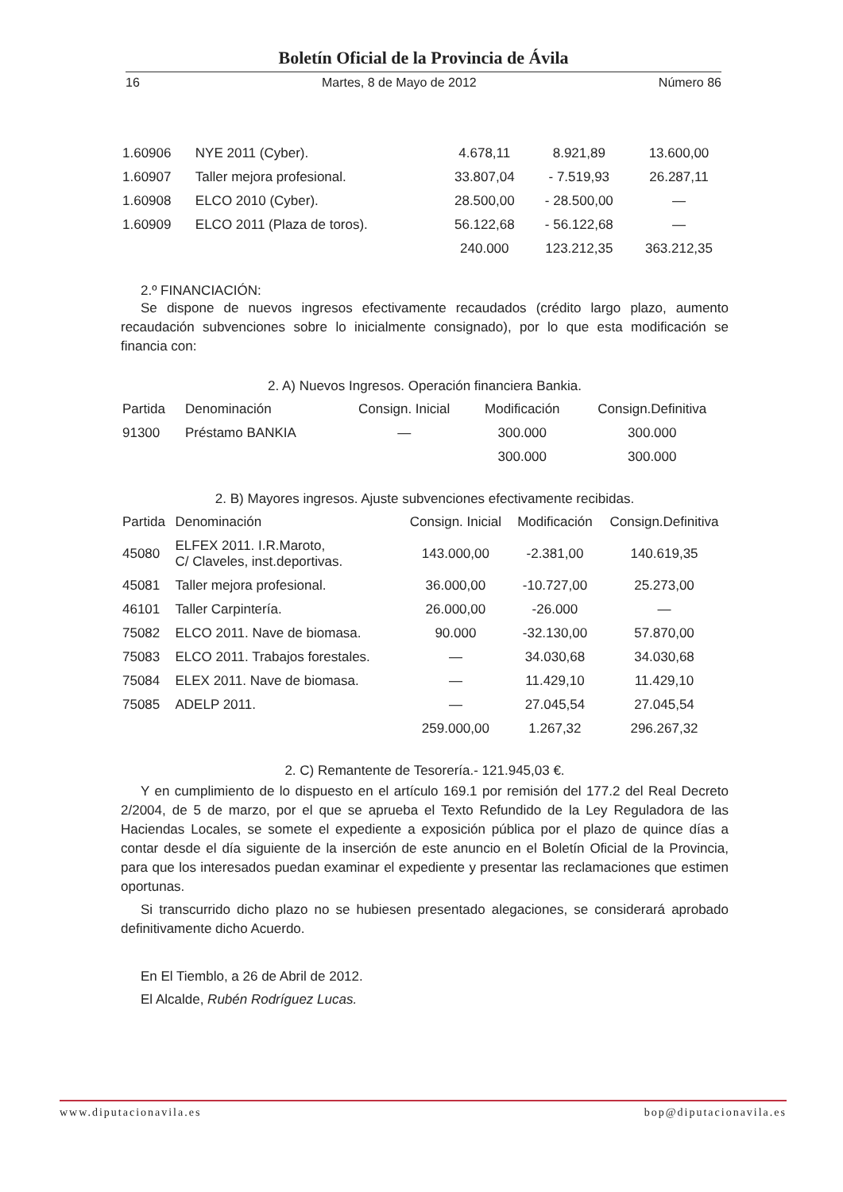Boletín Oficial de la Provincia de Ávila
16 Martes, 8 de Mayo de 2012 Número 86
| 1.60906 | NYE 2011 (Cyber). | 4.678,11 | 8.921,89 | 13.600,00 |
| 1.60907 | Taller mejora profesional. | 33.807,04 | - 7.519,93 | 26.287,11 |
| 1.60908 | ELCO 2010 (Cyber). | 28.500,00 | - 28.500,00 | — |
| 1.60909 | ELCO 2011 (Plaza de toros). | 56.122,68 | - 56.122,68 | — |
| | | 240.000 | 123.212,35 | 363.212,35 |
2.º FINANCIACIÓN:
Se dispone de nuevos ingresos efectivamente recaudados (crédito largo plazo, aumento recaudación subvenciones sobre lo inicialmente consignado), por lo que esta modificación se financia con:
2. A) Nuevos Ingresos. Operación financiera Bankia.
| Partida | Denominación | Consign. Inicial | Modificación | Consign.Definitiva |
| --- | --- | --- | --- | --- |
| 91300 | Préstamo BANKIA | — | 300.000 | 300.000 |
| | | | 300.000 | 300.000 |
2. B) Mayores ingresos. Ajuste subvenciones efectivamente recibidas.
| Partida | Denominación | Consign. Inicial | Modificación | Consign.Definitiva |
| --- | --- | --- | --- | --- |
| 45080 | ELFEX 2011. I.R.Maroto, C/ Claveles, inst.deportivas. | 143.000,00 | -2.381,00 | 140.619,35 |
| 45081 | Taller mejora profesional. | 36.000,00 | -10.727,00 | 25.273,00 |
| 46101 | Taller Carpintería. | 26.000,00 | -26.000 | — |
| 75082 | ELCO 2011. Nave de biomasa. | 90.000 | -32.130,00 | 57.870,00 |
| 75083 | ELCO 2011. Trabajos forestales. | — | 34.030,68 | 34.030,68 |
| 75084 | ELEX 2011. Nave de biomasa. | — | 11.429,10 | 11.429,10 |
| 75085 | ADELP 2011. | — | 27.045,54 | 27.045,54 |
| | | 259.000,00 | 1.267,32 | 296.267,32 |
2. C) Remantente de Tesorería.- 121.945,03 €.
Y en cumplimiento de lo dispuesto en el artículo 169.1 por remisión del 177.2 del Real Decreto 2/2004, de 5 de marzo, por el que se aprueba el Texto Refundido de la Ley Reguladora de las Haciendas Locales, se somete el expediente a exposición pública por el plazo de quince días a contar desde el día siguiente de la inserción de este anuncio en el Boletín Oficial de la Provincia, para que los interesados puedan examinar el expediente y presentar las reclamaciones que estimen oportunas.
Si transcurrido dicho plazo no se hubiesen presentado alegaciones, se considerará aprobado definitivamente dicho Acuerdo.
En El Tiemblo, a 26 de Abril de 2012.
El Alcalde, Rubén Rodríguez Lucas.
www.diputacionavila.es bop@diputacionavila.es